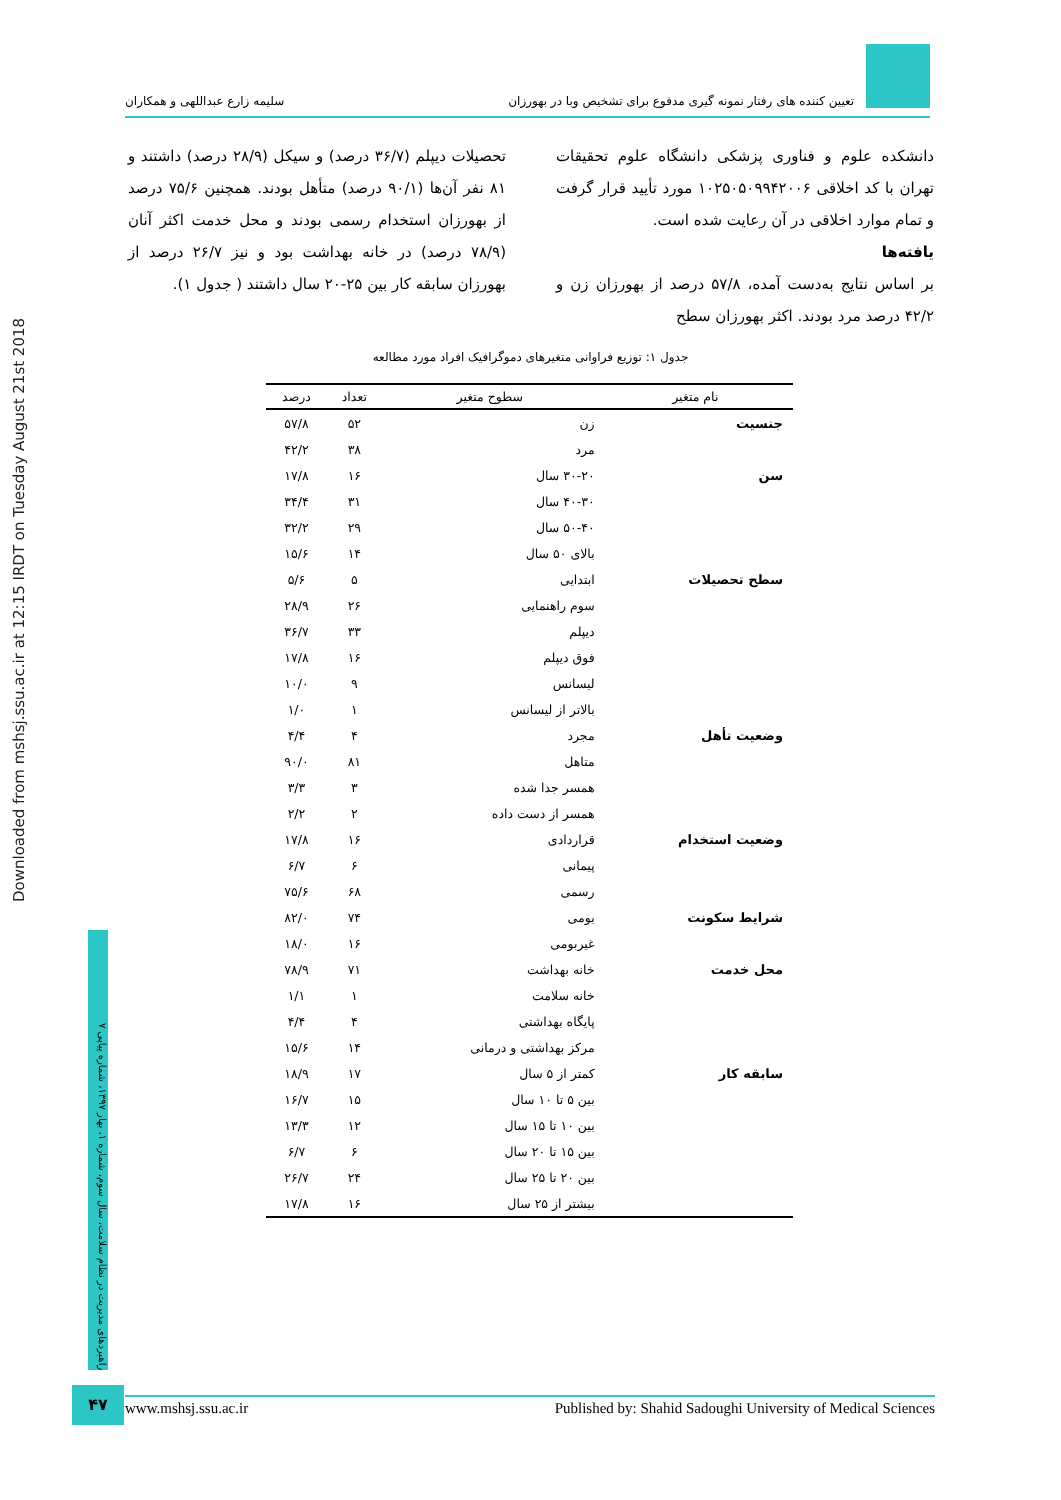تعیین کننده های رفتار نمونه گیری مدفوع برای تشخیص وبا در بهورزان سلیمه زارع عبداللهی و همکاران
Downloaded from mshsj.ssu.ac.ir at 12:15 IRDT on Tuesday August 21st 2018
راهبردهای مدیریت در نظام سلامت، سال سوم، شماره ۱، بهار ۱۳۹۷، شماره پیاپی ۷
دانشکده علوم و فناوری پزشکی دانشگاه علوم تحقیقات تهران با کد اخلاقی ۱۰۲۵۰۵۰۹۹۴۲۰۰۶ مورد تأیید قرار گرفت و تمام موارد اخلاقی در آن رعایت شده است.
یافته‌ها
بر اساس نتایج به‌دست آمده، ۵۷/۸ درصد از بهورزان زن و ۴۲/۲ درصد مرد بودند. اکثر بهورزان سطح
تحصیلات دیپلم (۳۶/۷ درصد) و سیکل (۲۸/۹ درصد) داشتند و ۸۱ نفر آن‌ها (۹۰/۱ درصد) متأهل بودند. همچنین ۷۵/۶ درصد از بهورزان استخدام رسمی بودند و محل خدمت اکثر آنان (۷۸/۹ درصد) در خانه بهداشت بود و نیز ۲۶/۷ درصد از بهورزان سابقه کار بین ۲۵-۲۰ سال داشتند ( جدول ۱).
جدول ۱: توزیع فراوانی متغیرهای دموگرافیک افراد مورد مطالعه
| نام متغیر | سطوح متغیر | تعداد | درصد |
| --- | --- | --- | --- |
| جنسیت | زن | ۵۲ | ۵۷/۸ |
| | مرد | ۳۸ | ۴۲/۲ |
| سن | ۳۰-۲۰ سال | ۱۶ | ۱۷/۸ |
| | ۴۰-۳۰ سال | ۳۱ | ۳۴/۴ |
| | ۵۰-۴۰ سال | ۲۹ | ۳۲/۲ |
| | بالای ۵۰ سال | ۱۴ | ۱۵/۶ |
| سطح تحصیلات | ابتدایی | ۵ | ۵/۶ |
| | سوم راهنمایی | ۲۶ | ۲۸/۹ |
| | دیپلم | ۳۳ | ۳۶/۷ |
| | فوق دیپلم | ۱۶ | ۱۷/۸ |
| | لیسانس | ۹ | ۱۰/۰ |
| | بالاتر از لیسانس | ۱ | ۱/۰ |
| وضعیت تأهل | مجرد | ۴ | ۴/۴ |
| | متاهل | ۸۱ | ۹۰/۰ |
| | همسر جدا شده | ۳ | ۳/۳ |
| | همسر از دست داده | ۲ | ۲/۲ |
| وضعیت استخدام | قراردادی | ۱۶ | ۱۷/۸ |
| | پیمانی | ۶ | ۶/۷ |
| | رسمی | ۶۸ | ۷۵/۶ |
| شرایط سکونت | بومی | ۷۴ | ۸۲/۰ |
| | غیربومی | ۱۶ | ۱۸/۰ |
| محل خدمت | خانه بهداشت | ۷۱ | ۷۸/۹ |
| | خانه سلامت | ۱ | ۱/۱ |
| | پایگاه بهداشتی | ۴ | ۴/۴ |
| | مرکز بهداشتی و درمانی | ۱۴ | ۱۵/۶ |
| سابقه کار | کمتر از ۵ سال | ۱۷ | ۱۸/۹ |
| | بین ۵ تا ۱۰ سال | ۱۵ | ۱۶/۷ |
| | بین ۱۰ تا ۱۵ سال | ۱۲ | ۱۳/۳ |
| | بین ۱۵ تا ۲۰ سال | ۶ | ۶/۷ |
| | بین ۲۰ تا ۲۵ سال | ۲۴ | ۲۶/۷ |
| | بیشتر از ۲۵ سال | ۱۶ | ۱۷/۸ |
۴۷ www.mshsj.ssu.ac.ir Published by: Shahid Sadoughi University of Medical Sciences